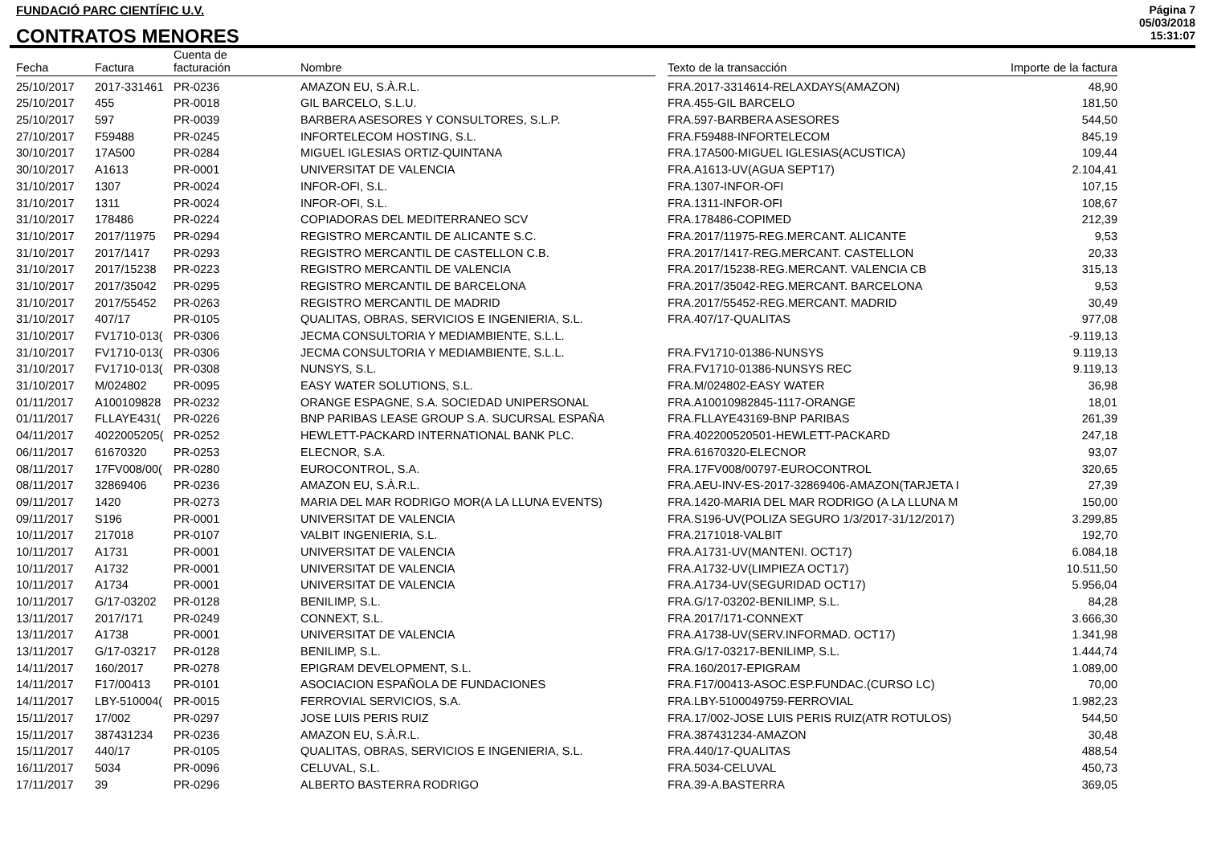FUNDACIÓ PARC CIENTÍFIC U.V.
CONTRATOS MENORES
Página 7
05/03/2018
15:31:07
| Fecha | Factura | Cuenta de facturación | Nombre | | Texto de la transacción | Importe de la factura |
| --- | --- | --- | --- | --- | --- | --- |
| 25/10/2017 | 2017-331461 | PR-0236 | AMAZON EU, S.À.R.L. | | FRA.2017-3314614-RELAXDAYS(AMAZON) | 48,90 |
| 25/10/2017 | 455 | PR-0018 | GIL BARCELO, S.L.U. | | FRA.455-GIL BARCELO | 181,50 |
| 25/10/2017 | 597 | PR-0039 | BARBERA ASESORES Y CONSULTORES, S.L.P. | | FRA.597-BARBERA ASESORES | 544,50 |
| 27/10/2017 | F59488 | PR-0245 | INFORTELECOM HOSTING, S.L. | | FRA.F59488-INFORTELECOM | 845,19 |
| 30/10/2017 | 17A500 | PR-0284 | MIGUEL IGLESIAS ORTIZ-QUINTANA | | FRA.17A500-MIGUEL IGLESIAS(ACUSTICA) | 109,44 |
| 30/10/2017 | A1613 | PR-0001 | UNIVERSITAT DE VALENCIA | | FRA.A1613-UV(AGUA SEPT17) | 2.104,41 |
| 31/10/2017 | 1307 | PR-0024 | INFOR-OFI, S.L. | | FRA.1307-INFOR-OFI | 107,15 |
| 31/10/2017 | 1311 | PR-0024 | INFOR-OFI, S.L. | | FRA.1311-INFOR-OFI | 108,67 |
| 31/10/2017 | 178486 | PR-0224 | COPIADORAS DEL MEDITERRANEO SCV | | FRA.178486-COPIMED | 212,39 |
| 31/10/2017 | 2017/11975 | PR-0294 | REGISTRO MERCANTIL DE ALICANTE S.C. | | FRA.2017/11975-REG.MERCANT. ALICANTE | 9,53 |
| 31/10/2017 | 2017/1417 | PR-0293 | REGISTRO MERCANTIL DE CASTELLON C.B. | | FRA.2017/1417-REG.MERCANT. CASTELLON | 20,33 |
| 31/10/2017 | 2017/15238 | PR-0223 | REGISTRO MERCANTIL DE VALENCIA | | FRA.2017/15238-REG.MERCANT. VALENCIA CB | 315,13 |
| 31/10/2017 | 2017/35042 | PR-0295 | REGISTRO MERCANTIL DE BARCELONA | | FRA.2017/35042-REG.MERCANT. BARCELONA | 9,53 |
| 31/10/2017 | 2017/55452 | PR-0263 | REGISTRO MERCANTIL DE MADRID | | FRA.2017/55452-REG.MERCANT. MADRID | 30,49 |
| 31/10/2017 | 407/17 | PR-0105 | QUALITAS, OBRAS, SERVICIOS E INGENIERIA, S.L. | | FRA.407/17-QUALITAS | 977,08 |
| 31/10/2017 | FV1710-013( | PR-0306 | JECMA CONSULTORIA Y MEDIAMBIENTE, S.L.L. | | | -9.119,13 |
| 31/10/2017 | FV1710-013( | PR-0306 | JECMA CONSULTORIA Y MEDIAMBIENTE, S.L.L. | | FRA.FV1710-01386-NUNSYS | 9.119,13 |
| 31/10/2017 | FV1710-013( | PR-0308 | NUNSYS, S.L. | | FRA.FV1710-01386-NUNSYS REC | 9.119,13 |
| 31/10/2017 | M/024802 | PR-0095 | EASY WATER SOLUTIONS, S.L. | | FRA.M/024802-EASY WATER | 36,98 |
| 01/11/2017 | A100109828 | PR-0232 | ORANGE ESPAGNE, S.A. SOCIEDAD UNIPERSONAL | | FRA.A10010982845-1117-ORANGE | 18,01 |
| 01/11/2017 | FLLAYE431( | PR-0226 | BNP PARIBAS LEASE GROUP S.A. SUCURSAL ESPAÑA | | FRA.FLLAYE43169-BNP PARIBAS | 261,39 |
| 04/11/2017 | 4022005205( | PR-0252 | HEWLETT-PACKARD INTERNATIONAL BANK PLC. | | FRA.402200520501-HEWLETT-PACKARD | 247,18 |
| 06/11/2017 | 61670320 | PR-0253 | ELECNOR, S.A. | | FRA.61670320-ELECNOR | 93,07 |
| 08/11/2017 | 17FV008/00( | PR-0280 | EUROCONTROL, S.A. | | FRA.17FV008/00797-EUROCONTROL | 320,65 |
| 08/11/2017 | 32869406 | PR-0236 | AMAZON EU, S.À.R.L. | | FRA.AEU-INV-ES-2017-32869406-AMAZON(TARJETA I | 27,39 |
| 09/11/2017 | 1420 | PR-0273 | MARIA DEL MAR RODRIGO MOR(A LA LLUNA EVENTS) | | FRA.1420-MARIA DEL MAR RODRIGO (A LA LLUNA M | 150,00 |
| 09/11/2017 | S196 | PR-0001 | UNIVERSITAT DE VALENCIA | | FRA.S196-UV(POLIZA SEGURO 1/3/2017-31/12/2017) | 3.299,85 |
| 10/11/2017 | 217018 | PR-0107 | VALBIT INGENIERIA, S.L. | | FRA.2171018-VALBIT | 192,70 |
| 10/11/2017 | A1731 | PR-0001 | UNIVERSITAT DE VALENCIA | | FRA.A1731-UV(MANTENI. OCT17) | 6.084,18 |
| 10/11/2017 | A1732 | PR-0001 | UNIVERSITAT DE VALENCIA | | FRA.A1732-UV(LIMPIEZA OCT17) | 10.511,50 |
| 10/11/2017 | A1734 | PR-0001 | UNIVERSITAT DE VALENCIA | | FRA.A1734-UV(SEGURIDAD OCT17) | 5.956,04 |
| 10/11/2017 | G/17-03202 | PR-0128 | BENILIMP, S.L. | | FRA.G/17-03202-BENILIMP, S.L. | 84,28 |
| 13/11/2017 | 2017/171 | PR-0249 | CONNEXT, S.L. | | FRA.2017/171-CONNEXT | 3.666,30 |
| 13/11/2017 | A1738 | PR-0001 | UNIVERSITAT DE VALENCIA | | FRA.A1738-UV(SERV.INFORMAD. OCT17) | 1.341,98 |
| 13/11/2017 | G/17-03217 | PR-0128 | BENILIMP, S.L. | | FRA.G/17-03217-BENILIMP, S.L. | 1.444,74 |
| 14/11/2017 | 160/2017 | PR-0278 | EPIGRAM DEVELOPMENT, S.L. | | FRA.160/2017-EPIGRAM | 1.089,00 |
| 14/11/2017 | F17/00413 | PR-0101 | ASOCIACION ESPAÑOLA DE FUNDACIONES | | FRA.F17/00413-ASOC.ESP.FUNDAC.(CURSO LC) | 70,00 |
| 14/11/2017 | LBY-510004( | PR-0015 | FERROVIAL SERVICIOS, S.A. | | FRA.LBY-5100049759-FERROVIAL | 1.982,23 |
| 15/11/2017 | 17/002 | PR-0297 | JOSE LUIS PERIS RUIZ | | FRA.17/002-JOSE LUIS PERIS RUIZ(ATR ROTULOS) | 544,50 |
| 15/11/2017 | 387431234 | PR-0236 | AMAZON EU, S.À.R.L. | | FRA.387431234-AMAZON | 30,48 |
| 15/11/2017 | 440/17 | PR-0105 | QUALITAS, OBRAS, SERVICIOS E INGENIERIA, S.L. | | FRA.440/17-QUALITAS | 488,54 |
| 16/11/2017 | 5034 | PR-0096 | CELUVAL, S.L. | | FRA.5034-CELUVAL | 450,73 |
| 17/11/2017 | 39 | PR-0296 | ALBERTO BASTERRA RODRIGO | | FRA.39-A.BASTERRA | 369,05 |